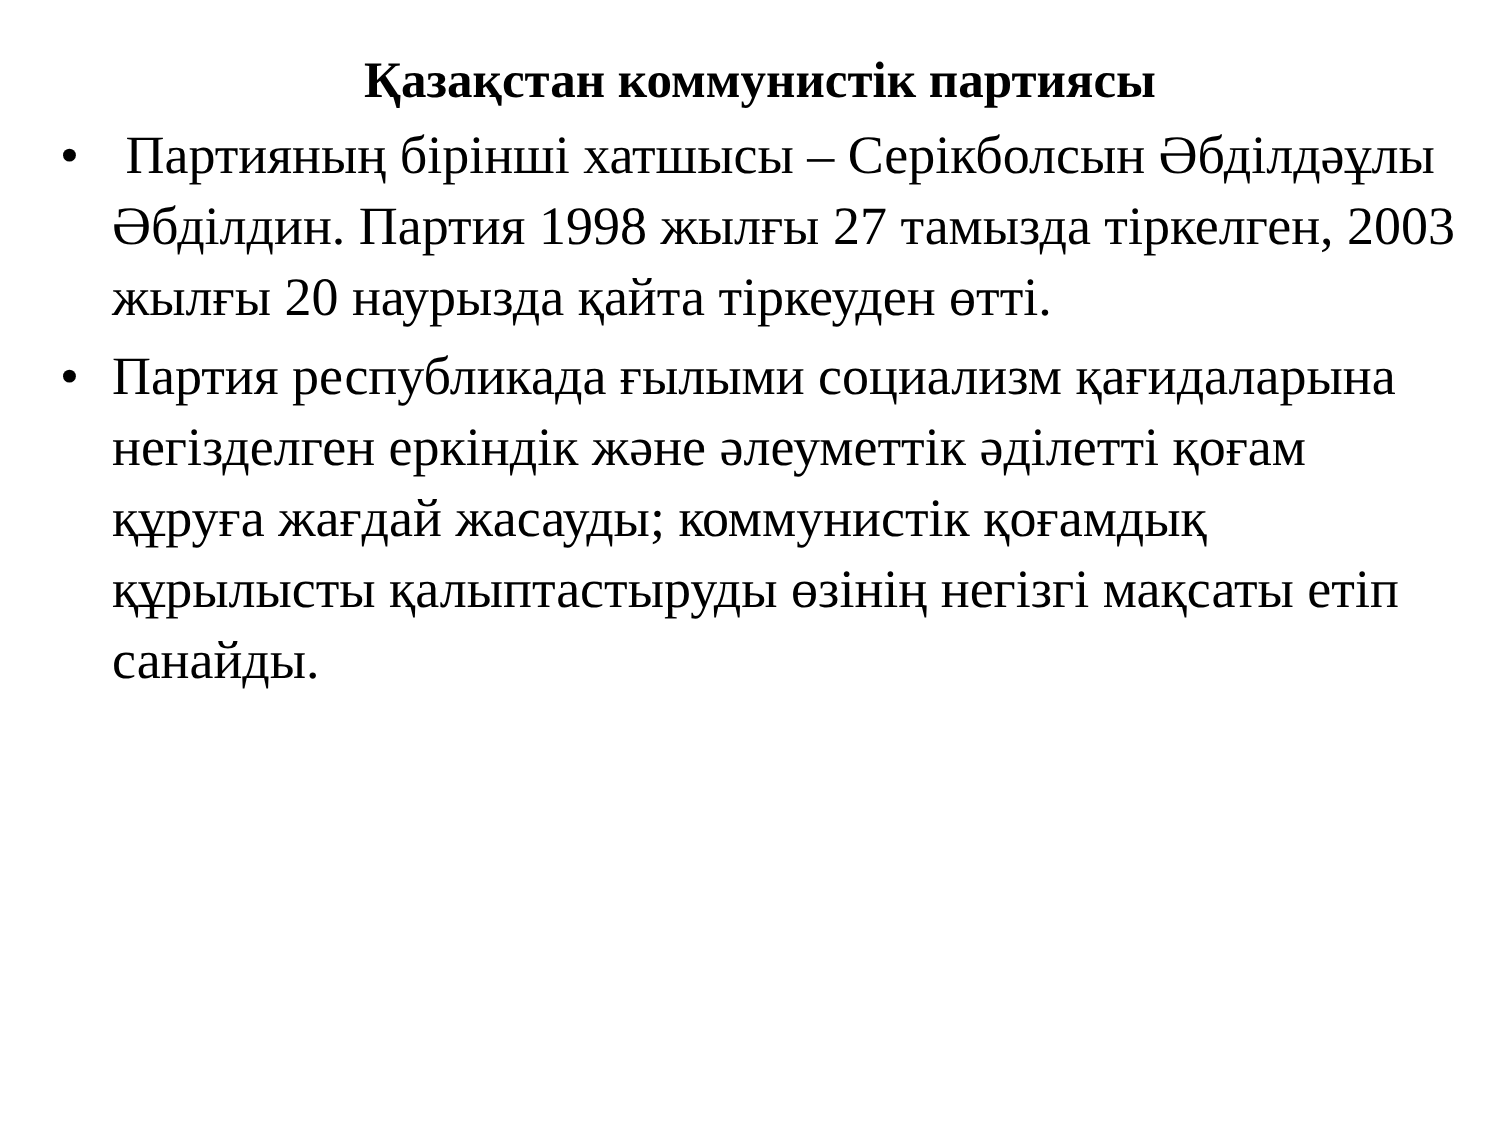Қазақстан коммунистік партиясы
• Партияның бірінші хатшысы – Серікболсын Әбділдәұлы Әбділдин. Партия 1998 жылғы 27 тамызда тіркелген, 2003 жылғы 20 наурызда қайта тіркеуден өтті.
• Партия республикада ғылыми социализм қағидаларына негізделген еркіндік және әлеуметтік әділетті қоғам құруға жағдай жасауды; коммунистік қоғамдық құрылысты қалыптастыруды өзінің негізгі мақсаты етіп санайды.